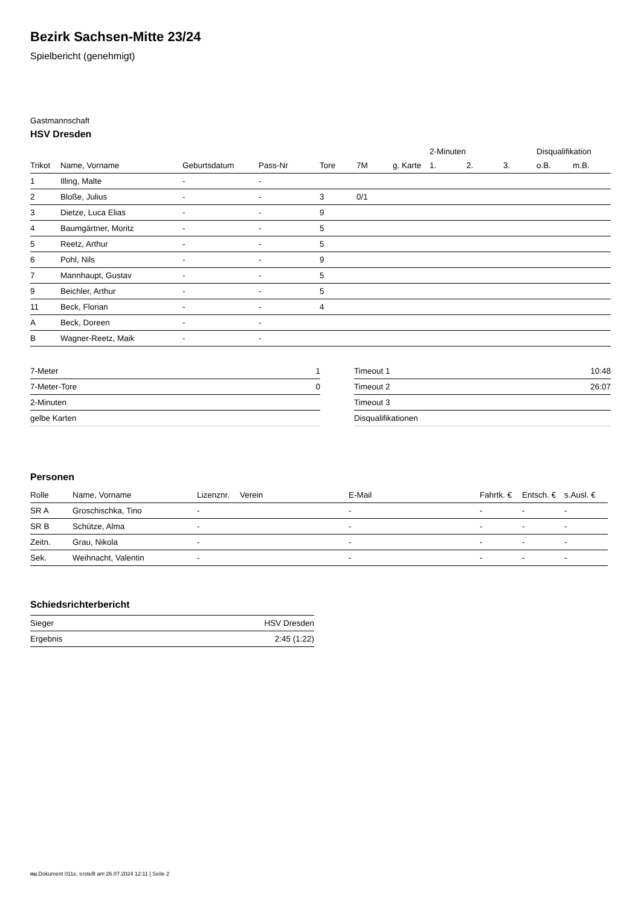Bezirk Sachsen-Mitte 23/24
Spielbericht (genehmigt)
Gastmannschaft
HSV Dresden
| | | | | | | | 2-Minuten | | | Disqualifikation | |
| --- | --- | --- | --- | --- | --- | --- | --- | --- | --- | --- | --- |
| Trikot | Name, Vorname | Geburtsdatum | Pass-Nr | Tore | 7M | g. Karte | 1. | 2. | 3. | o.B. | m.B. |
| 1 | Illing, Malte | - | - | | | | | | | | |
| 2 | Bloße, Julius | - | - | 3 | 0/1 | | | | | | |
| 3 | Dietze, Luca Elias | - | - | 9 | | | | | | | |
| 4 | Baumgärtner, Moritz | - | - | 5 | | | | | | | |
| 5 | Reetz, Arthur | - | - | 5 | | | | | | | |
| 6 | Pohl, Nils | - | - | 9 | | | | | | | |
| 7 | Mannhaupt, Gustav | - | - | 5 | | | | | | | |
| 9 | Beichler, Arthur | - | - | 5 | | | | | | | |
| 11 | Beck, Florian | - | - | 4 | | | | | | | |
| A | Beck, Doreen | - | - | | | | | | | | |
| B | Wagner-Reetz, Maik | - | - | | | | | | | | |
| 7-Meter | 1 |
| 7-Meter-Tore | 0 |
| 2-Minuten | |
| gelbe Karten | |
| Timeout 1 | 10:48 |
| Timeout 2 | 26:07 |
| Timeout 3 | |
| Disqualifikationen | |
Personen
| Rolle | Name, Vorname | Lizenznr. | Verein | E-Mail | Fahrtk. € | Entsch. € | s.Ausl. € |
| --- | --- | --- | --- | --- | --- | --- | --- |
| SR A | Groschischka, Tino | - | | - | - | - | - |
| SR B | Schütze, Alma | - | | - | - | - | - |
| Zeitn. | Grau, Nikola | - | | - | - | - | - |
| Sek. | Weihnacht, Valentin | - | | - | - | - | - |
Schiedsrichterbericht
| Sieger | HSV Dresden |
| Ergebnis | 2:45 (1:22) |
nu.Dokument 011e, erstellt am 26.07.2024 12:11 | Seite 2